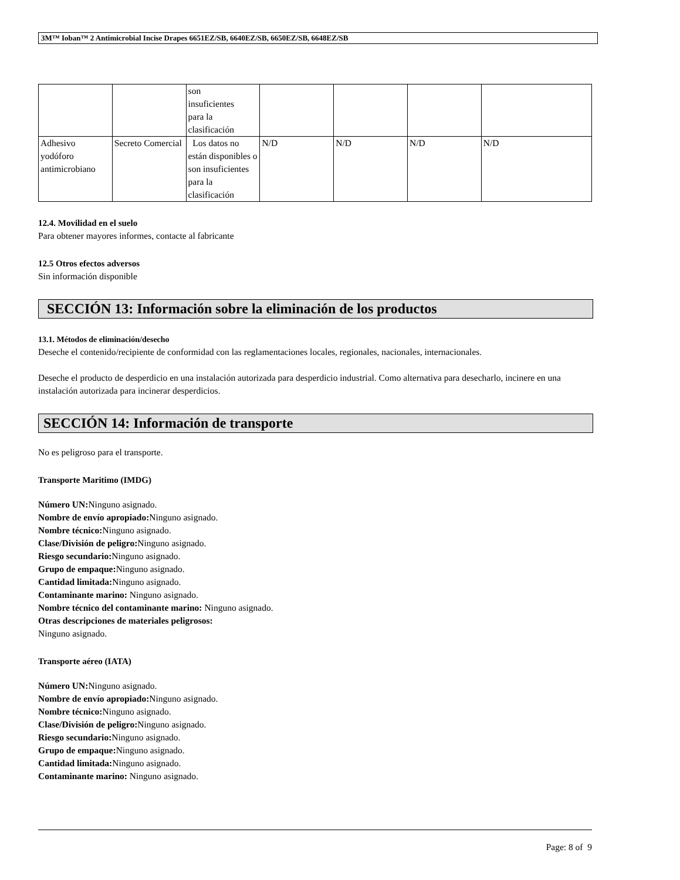3M™ Ioban™ 2 Antimicrobial Incise Drapes 6651EZ/SB, 6640EZ/SB, 6650EZ/SB, 6648EZ/SB
| | | son insuficientes para la clasificación | | | | |
| Adhesivo yodóforo antimicrobiano | Secreto Comercial | Los datos no están disponibles o son insuficientes para la clasificación | N/D | N/D | N/D | N/D |
12.4. Movilidad en el suelo
Para obtener mayores informes, contacte al fabricante
12.5 Otros efectos adversos
Sin información disponible
SECCIÓN 13: Información sobre la eliminación de los productos
13.1. Métodos de eliminación/desecho
Deseche el contenido/recipiente de conformidad con las reglamentaciones locales, regionales, nacionales, internacionales.
Deseche el producto de desperdicio en una instalación autorizada para desperdicio industrial. Como alternativa para desecharlo, incinere en una instalación autorizada para incinerar desperdicios.
SECCIÓN 14: Información de transporte
No es peligroso para el transporte.
Transporte Maritimo (IMDG)
Número UN: Ninguno asignado.
Nombre de envío apropiado: Ninguno asignado.
Nombre técnico: Ninguno asignado.
Clase/División de peligro: Ninguno asignado.
Riesgo secundario: Ninguno asignado.
Grupo de empaque: Ninguno asignado.
Cantidad limitada: Ninguno asignado.
Contaminante marino: Ninguno asignado.
Nombre técnico del contaminante marino: Ninguno asignado.
Otras descripciones de materiales peligrosos:
Ninguno asignado.
Transporte aéreo (IATA)
Número UN: Ninguno asignado.
Nombre de envío apropiado: Ninguno asignado.
Nombre técnico: Ninguno asignado.
Clase/División de peligro: Ninguno asignado.
Riesgo secundario: Ninguno asignado.
Grupo de empaque: Ninguno asignado.
Cantidad limitada: Ninguno asignado.
Contaminante marino: Ninguno asignado.
Page: 8 of 9